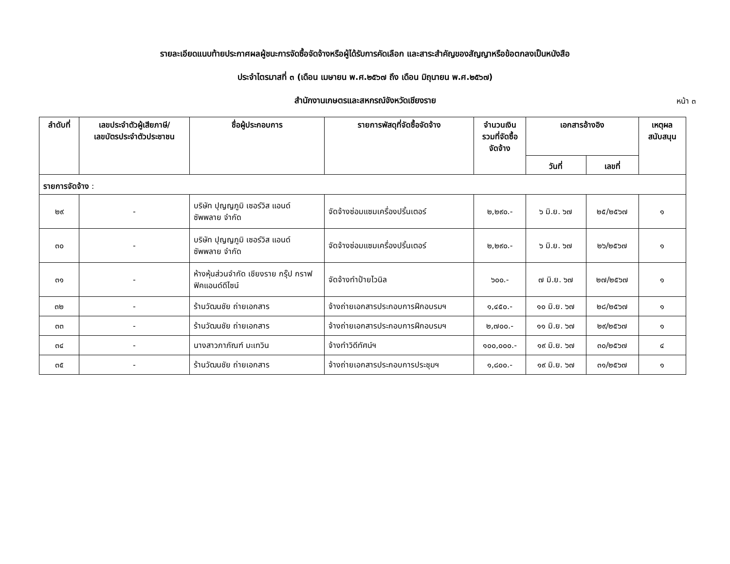รายละเอียดแนบท้ายประกาศผลผู้ชนะการจัดซื้อจัดจ้างหรือผู้ได้รับการคัดเลือก และสาระสำคัญของสัญญาหรือข้อตกลงเป็นหนังสือ
ประจำไตรมาสที่ ๓ (เดือน เมษายน พ.ศ.๒๕๖๗ ถึง เดือน มิถุนายน พ.ศ.๒๕๖๗)
สำนักงานเกษตรและสหกรณ์จังหวัดเชียงราย
หน้า ๓
| ลำดับที่ | เลขประจำตัวผู้เสียภาษี/ เลขบัตรประจำตัวประชาชน | ชื่อผู้ประกอบการ | รายการพัสดุที่จัดซื้อจัดจ้าง | จำนวนเงิน รวมที่จัดซื้อ จัดจ้าง | เอกสารอ้างอิง | | เหตุผล สนับสนุน |
| --- | --- | --- | --- | --- | --- | --- | --- |
| | | | | | วันที่ | เลขที่ | |
| รายการจัดจ้าง : | | | | | | | |
| ๒๙ | - | บริษัท ปุญญภูมิ เซอร์วิส แอนด์ ซัพพลาย จำกัด | จัดจ้างซ่อมแซมเครื่องปริ้นเตอร์ | ๒,๒๙๐.- | ๖ มิ.ย. ๖๗ | ๒๕/๒๕๖๗ | ๑ |
| ๓๐ | - | บริษัท ปุญญภูมิ เซอร์วิส แอนด์ ซัพพลาย จำกัด | จัดจ้างซ่อมแซมเครื่องปริ้นเตอร์ | ๒,๒๙๐.- | ๖ มิ.ย. ๖๗ | ๒๖/๒๕๖๗ | ๑ |
| ๓๑ | - | ห้างหุ้นส่วนจำกัด เชียงราย กรุ๊ป กราฟฟิคแอนด์ดีไซน์ | จัดจ้างทำป้ายไวนิล | ๖๐๐.- | ๗ มิ.ย. ๖๗ | ๒๗/๒๕๖๗ | ๑ |
| ๓๒ | - | ร้านวัฒนชัย ถ่ายเอกสาร | จ้างถ่ายเอกสารประกอบการฝึกอบรมฯ | ๑,๔๕๐.- | ๑๐ มิ.ย. ๖๗ | ๒๘/๒๕๖๗ | ๑ |
| ๓๓ | - | ร้านวัฒนชัย ถ่ายเอกสาร | จ้างถ่ายเอกสารประกอบการฝึกอบรมฯ | ๒,๗๐๐.- | ๑๑ มิ.ย. ๖๗ | ๒๙/๒๕๖๗ | ๑ |
| ๓๔ | - | นางสาวภาภัณฑ์ มะเทวิน | จ้างทำวิดีทัศน์ฯ | ๑๐๐,๐๐๐.- | ๑๙ มิ.ย. ๖๗ | ๓๐/๒๕๖๗ | ๔ |
| ๓๕ | - | ร้านวัฒนชัย ถ่ายเอกสาร | จ้างถ่ายเอกสารประกอบการประชุมฯ | ๑,๘๐๐.- | ๑๙ มิ.ย. ๖๗ | ๓๑/๒๕๖๗ | ๑ |